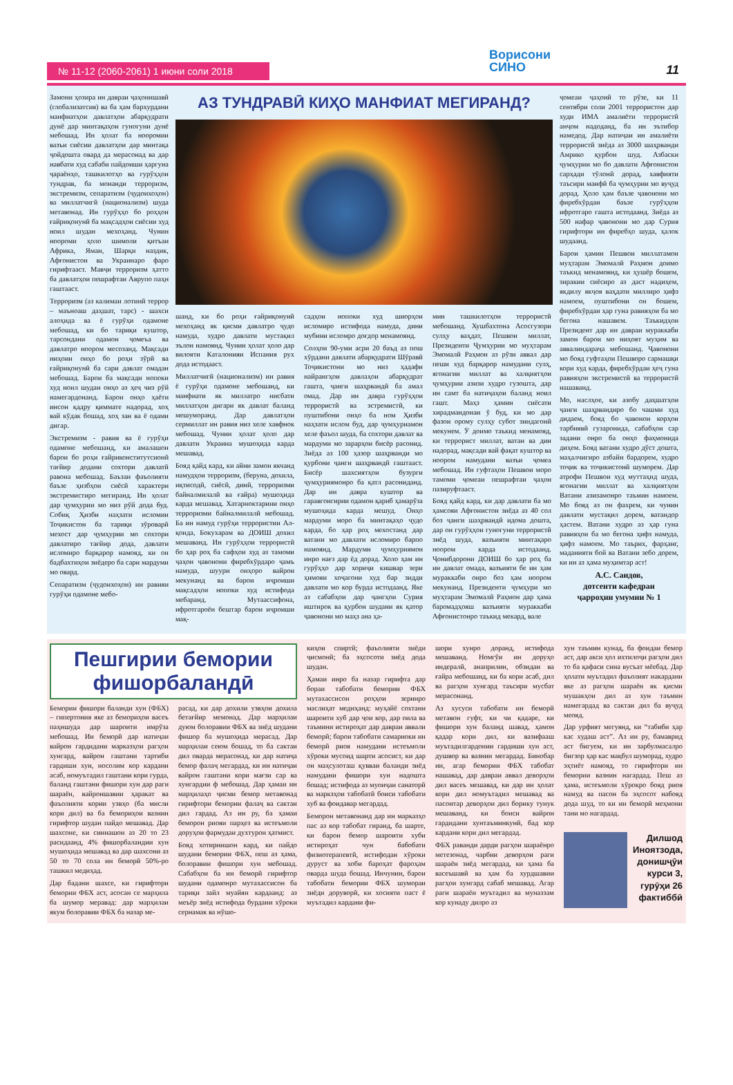№ 11-12 (2060-2061) 1 июни соли 2018
Ворисони
СИНО
11
Замони ҳозира ин давраи ҷаҳонишавӣ (глобализатсия) ва ба ҳам бархурдани манфиатҳои давлатҳои абарқудрати дунё дар минтақаҳои гуногуни дунё мебошад. Ин ҳолат ба нооромии вазъи сиёсии давлатҳои дар минтақа ҷойдошта овард да мерасонад ва дар навбати худ сабаби пайдоиши ҳаргуна ҷараёнҳо, ташкилотҳо ва гурӯҳҳои тундрав, ба монанди терроризм, экстремизм, сепаратизм (ҷудоихоҳон) ва миллатчигӣ (национализм) шуда метавонад. Ин гурӯҳҳо бо роҳҳои ғайриқонунӣ ба мақсадҳои сиёсии худ ноил шудан мехоҳанд. Чунин ноороми ҳоло шимоли қитъаи Африка, Яман, Шарқи наздик, Афғонистон ва Украинаро фаро гирифтааст. Мавҷи терроризм ҳатто ба давлатҳои пешрафтаи Аврупо паҳн гаштааст.
Терроризм (аз калимаи лотинӣ террор – маъноаш даҳшат, тарс) - шахси алоҳида ва ё гурӯҳи одамоне мебошад, ки бо тариқи куштор, тарсондани одамон ҷомеъа ва давлатро ноором месозанд. Мақсади ниҳоии онҳо бо роҳи зӯрӣ ва ғайриқонунӣ ба сари давлат омадан мебошад. Барои ба мақсади нопоки худ ноил шудан онҳо аз ҳеҷ чиз рӯй намегардонанд. Барои онҳо ҳаёти инсон қадру қиммате надорад, хоҳ вай кӯдак бошад, хоҳ зан ва ё одами дигар.
Экстремизм - равия ва ё гурӯҳи одамоне мебошанд, ки амалашон барои бо роҳи ғайриконститутсионӣ тағйир додани сохтори давлатӣ равона мебошад. Баъзан фаъолияти баъзе ҳизбҳои сиёсӣ характери экстремистиро мегиранд. Ин ҳолат дар ҷумҳурии мо низ рӯй дода буд. Собиқ Ҳизби наҳзати исломии Тоҷикистон ба тариқи зӯроварӣ мехост дар ҷумҳурии мо сохтори давлатиро тағйир дода, давлати исломиро барқарор намояд, ки он бадбахтиҳои зиёдеро ба сари мардуми мо овард.
Сепаратизм (ҷудоихоҳон) ин равияи гурӯҳи одамоне мебо-
АЗ ТУНДРАВӢ КИҲО МАНФИАТ МЕГИРАНД?
шанд, ки бо роҳи ғайриқонунӣ мехоҳанд як қисми давлатро ҷудо намуда, худро давлати мустақил эълон намоянд. Чунин ҳолат ҳоло дар вилояти Каталонияи Испания рух дода истодааст.
Миллатчигӣ (национализм) ин равия ё гурӯҳи одамоне мебошанд, ки манфиати як миллатро нисбати миллатҳои дигари як давлат баланд мешуморанд. Дар давлатҳои сермиллат ин равия низ хеле хавфнок мебошад. Чунин ҳолат ҳоло дар давлати Украина мушоҳида карда мешавад.
Бояд қайд кард, ки айни замон якчанд намудҳои терроризм, (беруна, дохила, иқтисодӣ, сиёсӣ, динӣ, терроризми байналмилалӣ ва ғайра) мушоҳида карда мешавад. Хатарноктарини онҳо терроризми байналмилалӣ мебошад. Ба ин намуд гурӯҳи террористии Ал-қоида, Бокухарам ва ДОИШ дохил мешаванд. Ин гурӯҳҳои террористӣ бо ҳар роҳ ба сафҳои худ аз тамоми ҷаҳон ҷавонони фиребхӯрдаро ҷамъ намуда, шуури онҳоро вайрон мекунанд ва барои иҷроиши мақсадҳои нопоки худ истифода мебаранд. Мутаассифона, ифротгароён бештар барои иҷроиши мақ-
садҳои нопоки худ шиорҳои исломиро истифода намуда, дини мубини исломро доғдор менамоянд.
Солҳои 90-уми асри 20 баъд аз пош хӯрдани давлати абарқудрати Шӯравӣ Тоҷикистони мо низ ҳадафи найрангҳои давлаҳои абарқудрат гашта, ҷанги шаҳрвандӣ ба амал омад. Дар ин давра гурӯҳҳои террористӣ ва эстремистӣ, ки пуштибони онҳо ба ном Ҳизби наҳзати ислом буд, дар ҷумҳуриамон хеле фаъол шуда, ба сохтори давлат ва мардуми мо зарарҳои бисёр расонид. Зиёда аз 100 ҳазор шаҳрванди мо қурбони ҷанги шаҳрвандӣ гаштааст. Бисёр шахсиятҳои бузурги ҷумҳуриямонро ба қатл расониданд. Дар ин давра куштор ва гаравгонгирии одамон қариб ҳамарӯза мушоҳида карда мешуд. Онҳо мардуми моро ба минтақаҳо ҷудо карда, бо ҳар роҳ мехостанд дар ватани мо давлати исломиро барпо намоянд. Мардуми ҷумҳуриямон инро нағз дар ёд дорад. Холо ҳам ин гурӯҳҳо дар хориҷи кишвар зери ҳимояи хоҷагони худ бар зидди давлати мо кор бурда истодаанд. Яке аз сабабҳои дар ҷангҳои Сурия иштирок ва қурбон шудани як қатор ҷавонони мо маҳз ана ҳа-
мин ташкилотҳои террористӣ мебошанд. Хушбахтона Асосгузори сулҳу ваҳдат, Пешвои миллат, Президенти Ҷумҳурии мо муҳтарам Эмомалӣ Раҳмон аз рӯзи аввал дар пеши худ барқарор намудани сулҳ, ягонагии миллат ва халқиятҳои ҷумҳурии азизи худро гузошта, дар ин самт ба натиҷаҳои баланд ноил гашт. Маҳз ҳамин сиёсати хирадмандонаи ӯ буд, ки мо дар фазои орому сулҳу субот зиндагонӣ мекунем. Ӯ доимо таъкид менамояд, ки террорист миллат, ватан ва дин надорад, мақсади вай фақат куштор ва ноором намудани вазъи ҷомеа мебошад. Ин гуфтаҳои Пешвои моро тамоми ҷомеаи пешрафтаи ҷаҳон пазируфтааст.
Бояд қайд кард, ки дар давлати ба мо ҳамсояи Афғонистон зиёда аз 40 сол боз ҷанги шаҳрвандӣ идома дошта, дар он гурӯҳҳои гуногуни террористӣ зиёд шуда, вазъияти минтақаро ноором карда истодаанд. Ҷонибдорони ДОИШ бо ҳар роҳ ба ин давлат омада, вазъияти бе ин ҳам мураккаби онро боз ҳам ноором мекунанд. Президенти ҷумҳури мо муҳтарам Эмомалӣ Раҳмон дар ҳама баромадҳояш вазъияти мураккаби Афғонистонро таъкид мекард, вале
ҷомеаи ҷаҳонӣ то рӯзе, ки 11 сентябри соли 2001 террористон дар худи ИМА амалиёти террористӣ анҷом надоданд, ба ин эътибор намедод. Дар натиҷаи ин амалиёти террористӣ зиёда аз 3000 шаҳрванди Амрико қурбон шуд. Азбаски ҷумҳурии мо бо давлати Афғонистон сарҳади тӯлонӣ дорад, хавфияти таъсири манфӣ ба ҷумҳурии мо вуҷуд дорад. Ҳоло ҳам баъзе ҷавонони мо фиребхӯрдаи баъзе гурӯҳҳои ифротгаро гашта истодаанд. Зиёда аз 500 нафар ҷавонони мо дар Сурия гирифтори ин фиребҳо шуда, ҳалок шудаанд.
Барои ҳамин Пешвои миллатамон муҳтарам Эмомалӣ Раҳмон доимо таъкид менамоянд, ки ҳушёр бошем, зиракии сиёсиро аз даст надиҳем, якдилу якҷоя ваҳдати миллиро ҳифз намоем, пуштибони он бошем, фиребхӯрдаи ҳар гуна равияҳои ба мо бегона нашавем. Таъкидҳои Президент дар ин давраи мураккаби замон барои мо ниҳоят муҳим ва аввалиндараҷа мебошанд. Ҷавонони мо бояд гуфтаҳои Пешворо сармашқи кори худ карда, фиребхӯрдаи ҳеҷ гуна равияҳои экстремистӣ ва террористӣ нашаванд.
Мо, наслҳое, ки азобу даҳшатҳои ҷанги шаҳрвандиро бо чашми худ дидаем, бояд бо ҷавонон корҳои тарбиявӣ гузаронида, сабабҳои сар задани онро ба онҳо фаҳмонида диҳем. Бояд ватани худро дӯст дошта, маҳалчигиро азбайн бардорем, худро тоҷик ва тоҷикистонӣ шуморем. Дар атрофи Пешвои худ муттаҳид шуда, ягонагии миллат ва халқиятҳои Ватани азизамонро таъмин намоем. Мо бояд аз он фахрем, ки чунин давлати мустақил дорем, ватандор ҳастем. Ватани худро аз ҳар гуна равияҳои ба мо бегона ҳифз намуда, ҳифз намоем. Мо таърих, фарҳанг, маданияти бой ва Ватани зебо дорем, ки ин аз ҳама муҳимтар аст!
А.С. Саидов,
дотсенти кафедраи
ҷарроҳии умумии № 1
Пешгирии бемории фишорбаландӣ
Бемории фишори баланди хун (ФБХ) – гипертония яке аз бемориҳои васеъ паҳншуда дар шароити имрӯза мебошад. Ин беморӣ дар натиҷаи вайрон гардидани марказҳои рагҳои хунгард, вайрон гаштани тартиби гардиши хун, носолим кор кардани асаб, номуътадил гаштани кори гурда, баланд гаштани фишори хун дар раги шараён, вайроншавии ҳаракат ва фаъолияти кории узвҳо (ба мисли кори дил) ва ба бемориҳои вазнин гирифтор шудан пайдо мешавад. Дар шахсоне, ки синнашон аз 20 то 23 расидаанд, 4% фишорбаландии хун мушоҳида мешавад ва дар шахсони аз 50 то 70 сола ин беморӣ 50%-ро ташкил медиҳад.
Дар бадани шахсе, ки гирифтори бемории ФБХ аст, асосан се марҳила ба шумор меравад: дар марҳилаи якум болоравии ФБХ ба назар ме-
расад, ки дар дохили узвҳои дохила бетағйир мемонад. Дар марҳилаи дуюм болоравии ФБХ ва зиёд шудани фишор ба мушоҳида мерасад. Дар марҳилаи сеюм бошад, то ба сактаи дил оварда мерасонад, ки дар натиҷа бемор фалаҷ мегардад, ки ин натиҷаи вайрон гаштани кори мағзи сар ва хунгардии ф мебошад. Дар ҳамаи ин марҳилаҳо ҷисми бемор метавонад гирифтори бемории фалаҷ ва сактаи дил гардад. Аз ин ру, ба ҳамаи беморон риояи парҳез ва истеъмоли доруҳои фармудаи духтурон ҳатмист.
Бояд хотирнишон кард, ки пайдо шудани бемории ФБХ, пеш аз ҳама, болоравии фишори хун мебошад. Сабабҳои ба ин беморӣ гирифтор шудани одамонро мутахассисон ба тариқи зайл муайян кардаанд: аз меъёр зиёд истифода бурдани хӯроки сернамак ва нӯшо-
киҳои спиртӣ; фаъолияти зиёди ҷисмонӣ; ба эҳсосоти зиёд дода шудан.
Ҳамаи инро ба назар гирифта дар бораи табобати бемории ФБХ мутахассисон роҳҳои зеринро маслиҳат медиҳанд: муҳайё сохтани шароити хуб дар ҷои кор, дар оила ва таъмини истироҳат дар давраи аввали беморӣ; барои табобати самарноки ин беморӣ риоя намудани истеъмоли хӯроки мусоид шарти асосист, ки дар он маҳсулоташ қуввaи баланди зиёд намудани фишори хун надошта бошад; истифода аз муоиҷаи санаторӣ ва маркзҳои табобатӣ боиси табобати хуб ва фоидавар мегардад.
Беморон метавонанд дар ин марказҳо пас аз кор табобат гиранд, ба шарте, ки барои бемор шароити хуби истироҳат чун бабобати физиотерапевтӣ, истифодаи хӯроки дуруст ва хоби бароҳат фароҳам оварда шуда бошад. Инчунин, барои табобати бемории ФБХ шумораи зиёди доруворӣ, ки хосияти паст ё муътадил кардани фи-
шори хунро доранд, истифода мешаванд. Номгӯи ин доруҳо индералӣ, анаприлин, обзидан ва ғайра мебошанд, ки ба кори асаб, дил ва рагҳои хунгард таъсири мусбат мерасонанд.
Аз хусуси табобати ин беморӣ метавон гуфт, ки чи қадаре, ки фишори хун баланд шавад, ҳамон қадар кори дил, ки вазифааш муътадилгардонии гардиши хун аст, душвор ва вазнин мегардад. Бинобар ин, агар бемории ФБХ табобат нашавад, дар давраи аввал деворҳои дил васеъ мешавад, ки дар ин ҳолат кори дил номуътадил мешавад ва пасонтар деворҳои дил борику тунук мешаванд, ки боиси вайрон гардидани хунтаъминкунӣ, бад кор кардани кори дил мегардад.
ФБХ раванди дарди рагҳои шараёнро метезонад, чарбии деворҳои раги шараён зиёд мегардад, ки ҳама ба васеъшавӣ ва ҳам ба хурдшавии рагҳои хунгард сабаб мешавад. Агар раги шараён муътадил ва муназзам кор кунаду дилро аз
хун таъмин кунад, ба фоидаи бемор аст, дар акси ҳол ихтилоҷи рагҳои дил то ба қафаси сина вусъат мёебад. Дар ҳолати муътадил фаъолият накардани яке аз рагҳои шараён як қисми мушакҳои дил аз хун таъмин намегардад ва сактаи дил ба вуҷуд меояд.
Дар урфият мегуянд, ки “табиби ҳар кас худаш аст”. Аз ин ру, бамаврид аст бигуем, ки ин зарбулмасалро бигзор ҳар кас мақбул шуморад, худро эҳтиёт намояд, то гирифтори ин бемории вазнин нагардад. Пеш аз ҳама, истеъмоли хӯрокро бояд риоя намуд ва пасон ба эҳсосот набояд дода шуд, то ки ин беморӣ меҳмони тани мо нагардад.
Дилшод Иноятзода, донишҷӯи курси 3, гурӯҳи 26 фактиббӣ